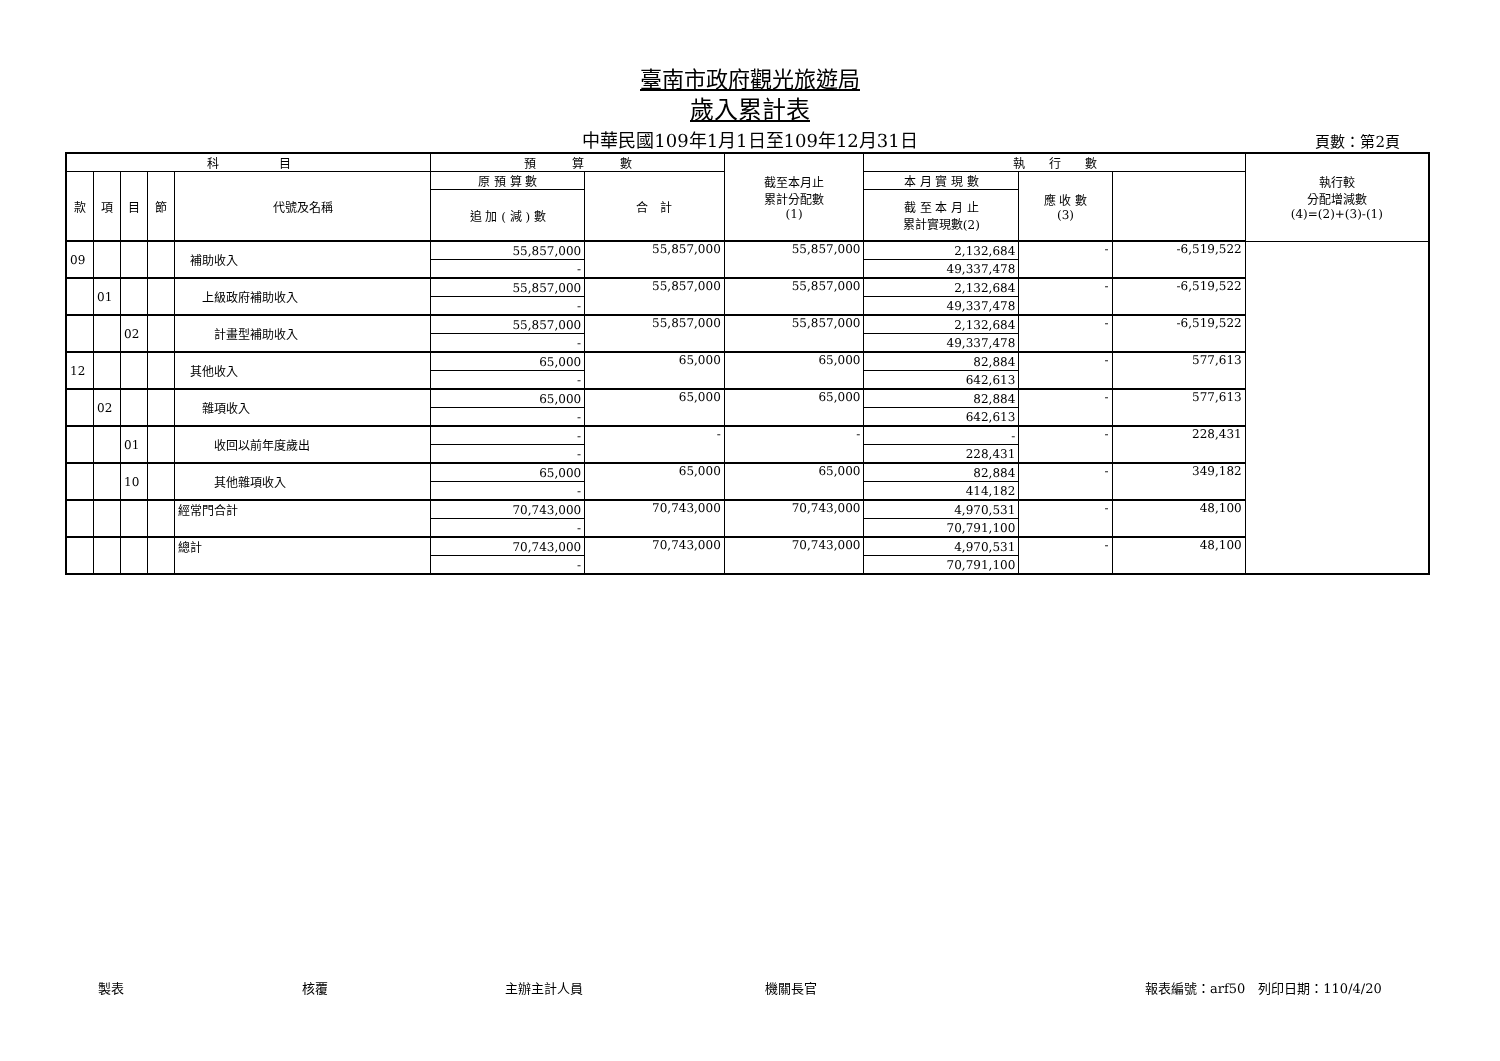臺南市政府觀光旅遊局
歲入累計表
中華民國109年1月1日至109年12月31日 頁數：第2頁
| 科 目 | | | | | 預 算 數 | | 截至本月止 累計分配數 (1) | 執 行 數 | | | 執行較 分配增減數 (4)=(2)+(3)-(1) |
| --- | --- | --- | --- | --- | --- | --- | --- | --- | --- | --- | --- |
| 款 | 項 | 目 | 節 | 代號及名稱 | 原 預 算 數 | 合 計 | | 本 月 實 現 數 | 應 收 數 (3) | | |
| | | | | | 追 加 ( 減 ) 數 | | | 截 至 本 月 止 累計實現數(2) | | | |
| 09 | | | | 補助收入 | 55,857,000 | 55,857,000 | 55,857,000 | 2,132,684 | - | -6,519,522 | |
| | | | | | - | | | 49,337,478 | | | |
| | 01 | | | 上級政府補助收入 | 55,857,000 | 55,857,000 | 55,857,000 | 2,132,684 | - | -6,519,522 | |
| | | | | | - | | | 49,337,478 | | | |
| | | 02 | | 計畫型補助收入 | 55,857,000 | 55,857,000 | 55,857,000 | 2,132,684 | - | -6,519,522 | |
| | | | | | - | | | 49,337,478 | | | |
| 12 | | | | 其他收入 | 65,000 | 65,000 | 65,000 | 82,884 | - | 577,613 | |
| | | | | | - | | | 642,613 | | | |
| | 02 | | | 雜項收入 | 65,000 | 65,000 | 65,000 | 82,884 | - | 577,613 | |
| | | | | | - | | | 642,613 | | | |
| | | 01 | | 收回以前年度歲出 | - | - | - | - | - | 228,431 | |
| | | | | | - | | | 228,431 | | | |
| | | 10 | | 其他雜項收入 | 65,000 | 65,000 | 65,000 | 82,884 | - | 349,182 | |
| | | | | | - | | | 414,182 | | | |
| | | | | 經常門合計 | 70,743,000 | 70,743,000 | 70,743,000 | 4,970,531 | - | 48,100 | |
| | | | | | - | | | 70,791,100 | | | |
| | | | | 總計 | 70,743,000 | 70,743,000 | 70,743,000 | 4,970,531 | - | 48,100 | |
| | | | | | - | | | 70,791,100 | | | |
製表 核覆 主辦主計人員 機關長官 報表編號：arf50　列印日期：110/4/20